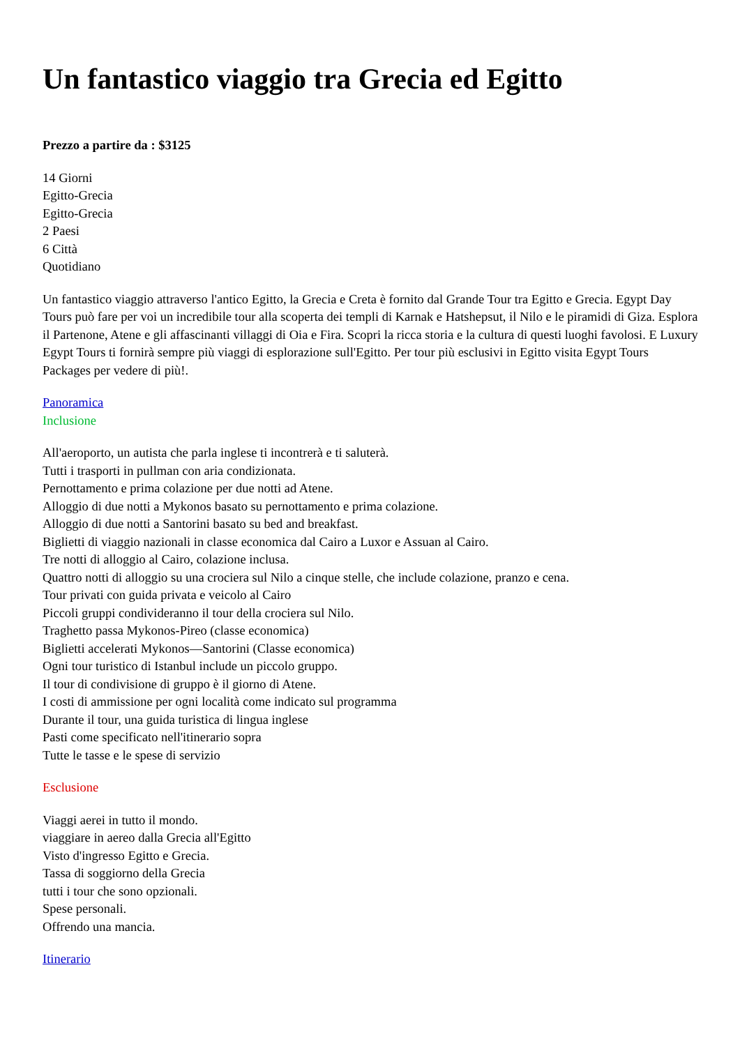Un fantastico viaggio tra Grecia ed Egitto
Prezzo a partire da : $3125
14 Giorni
Egitto-Grecia
Egitto-Grecia
2 Paesi
6 Città
Quotidiano
Un fantastico viaggio attraverso l'antico Egitto, la Grecia e Creta è fornito dal Grande Tour tra Egitto e Grecia. Egypt Day Tours può fare per voi un incredibile tour alla scoperta dei templi di Karnak e Hatshepsut, il Nilo e le piramidi di Giza. Esplora il Partenone, Atene e gli affascinanti villaggi di Oia e Fira. Scopri la ricca storia e la cultura di questi luoghi favolosi. E Luxury Egypt Tours ti fornirà sempre più viaggi di esplorazione sull'Egitto. Per tour più esclusivi in Egitto visita Egypt Tours Packages per vedere di più!.
Panoramica
Inclusione
All'aeroporto, un autista che parla inglese ti incontrerà e ti saluterà.
Tutti i trasporti in pullman con aria condizionata.
Pernottamento e prima colazione per due notti ad Atene.
Alloggio di due notti a Mykonos basato su pernottamento e prima colazione.
Alloggio di due notti a Santorini basato su bed and breakfast.
Biglietti di viaggio nazionali in classe economica dal Cairo a Luxor e Assuan al Cairo.
Tre notti di alloggio al Cairo, colazione inclusa.
Quattro notti di alloggio su una crociera sul Nilo a cinque stelle, che include colazione, pranzo e cena.
Tour privati con guida privata e veicolo al Cairo
Piccoli gruppi condivideranno il tour della crociera sul Nilo.
Traghetto passa Mykonos-Pireo (classe economica)
Biglietti accelerati Mykonos—Santorini (Classe economica)
Ogni tour turistico di Istanbul include un piccolo gruppo.
Il tour di condivisione di gruppo è il giorno di Atene.
I costi di ammissione per ogni località come indicato sul programma
Durante il tour, una guida turistica di lingua inglese
Pasti come specificato nell'itinerario sopra
Tutte le tasse e le spese di servizio
Esclusione
Viaggi aerei in tutto il mondo.
viaggiare in aereo dalla Grecia all'Egitto
Visto d'ingresso Egitto e Grecia.
Tassa di soggiorno della Grecia
tutti i tour che sono opzionali.
Spese personali.
Offrendo una mancia.
Itinerario